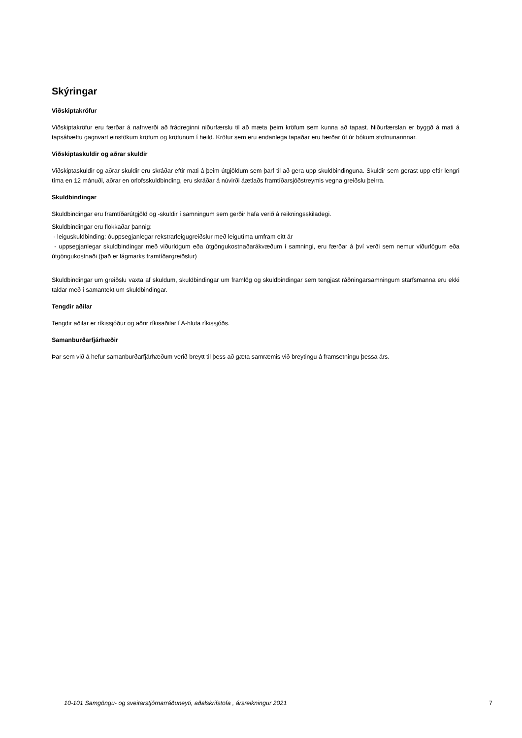Skýringar
Viðskiptakröfur
Viðskiptakröfur eru færðar á nafnverði að frádreginni niðurfærslu til að mæta þeim kröfum sem kunna að tapast. Niðurfærslan er byggð á mati á tapsáhættu gagnvart einstökum kröfum og kröfunum í heild. Kröfur sem eru endanlega tapaðar eru færðar út úr bókum stofnunarinnar.
Viðskiptaskuldir og aðrar skuldir
Viðskiptaskuldir og aðrar skuldir eru skráðar eftir mati á þeim útgjöldum sem þarf til að gera upp skuldbindinguna. Skuldir sem gerast upp eftir lengri tíma en 12 mánuði, aðrar en orlofsskuldbinding, eru skráðar á núvirði áætlaðs framtíðarsjóðstreymis vegna greiðslu þeirra.
Skuldbindingar
Skuldbindingar eru framtíðarútgjöld og -skuldir í samningum sem gerðir hafa verið á reikningsskiladegi.
Skuldbindingar eru flokkaðar þannig:
- leiguskuldbinding: óuppsegjanlegar rekstrarleigugreiðslur með leigutíma umfram eitt ár
- uppsegjanlegar skuldbindingar með viðurlögum eða útgöngukostnaðarákvæðum í samningi, eru færðar á því verði sem nemur viðurlögum eða útgöngukostnaði (það er lágmarks framtíðargreiðslur)
Skuldbindingar um greiðslu vaxta af skuldum, skuldbindingar um framlög og skuldbindingar sem tengjast ráðningarsamningum starfsmanna eru ekki taldar með í samantekt um skuldbindingar.
Tengdir aðilar
Tengdir aðilar er ríkissjóður og aðrir ríkisaðilar í A-hluta ríkissjóðs.
Samanburðarfjárhæðir
Þar sem við á hefur samanburðarfjárhæðum verið breytt til þess að gæta samræmis við breytingu á framsetningu þessa árs.
10-101 Samgöngu- og sveitarstjórnarráðuneyti, aðalskrifstofa , ársreikningur 2021 7